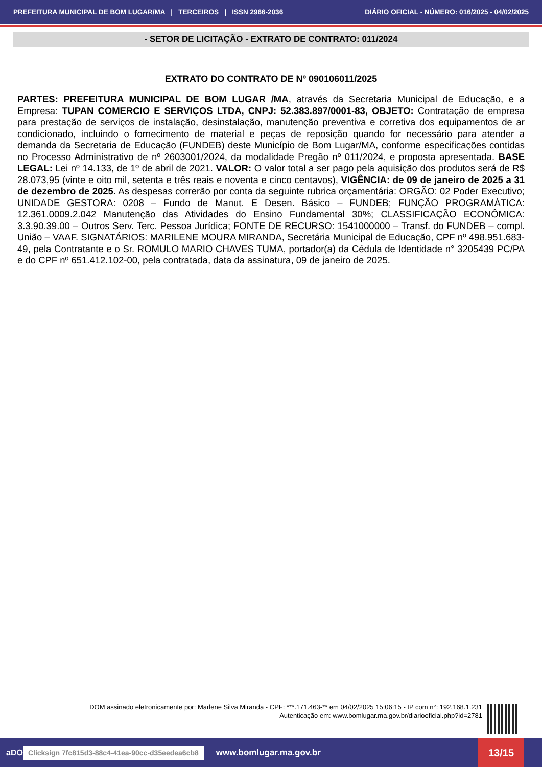PREFEITURA MUNICIPAL DE BOM LUGAR/MA | TERCEIROS | ISSN 2966-2036 DIÁRIO OFICIAL - NÚMERO: 016/2025 - 04/02/2025
- SETOR DE LICITAÇÃO - EXTRATO DE CONTRATO: 011/2024
EXTRATO DO CONTRATO DE Nº 090106011/2025
PARTES: PREFEITURA MUNICIPAL DE BOM LUGAR /MA, através da Secretaria Municipal de Educação, e a Empresa: TUPAN COMERCIO E SERVIÇOS LTDA, CNPJ: 52.383.897/0001-83, OBJETO: Contratação de empresa para prestação de serviços de instalação, desinstalação, manutenção preventiva e corretiva dos equipamentos de ar condicionado, incluindo o fornecimento de material e peças de reposição quando for necessário para atender a demanda da Secretaria de Educação (FUNDEB) deste Município de Bom Lugar/MA, conforme especificações contidas no Processo Administrativo de nº 2603001/2024, da modalidade Pregão nº 011/2024, e proposta apresentada. BASE LEGAL: Lei nº 14.133, de 1º de abril de 2021. VALOR: O valor total a ser pago pela aquisição dos produtos será de R$ 28.073,95 (vinte e oito mil, setenta e três reais e noventa e cinco centavos), VIGÊNCIA: de 09 de janeiro de 2025 a 31 de dezembro de 2025. As despesas correrão por conta da seguinte rubrica orçamentária: ORGÃO: 02 Poder Executivo; UNIDADE GESTORA: 0208 – Fundo de Manut. E Desen. Básico – FUNDEB; FUNÇÃO PROGRAMÁTICA: 12.361.0009.2.042 Manutenção das Atividades do Ensino Fundamental 30%; CLASSIFICAÇÃO ECONÔMICA: 3.3.90.39.00 – Outros Serv. Terc. Pessoa Jurídica; FONTE DE RECURSO: 1541000000 – Transf. do FUNDEB – compl. União – VAAF. SIGNATÁRIOS: MARILENE MOURA MIRANDA, Secretária Municipal de Educação, CPF nº 498.951.683-49, pela Contratante e o Sr. ROMULO MARIO CHAVES TUMA, portador(a) da Cédula de Identidade n° 3205439 PC/PA e do CPF nº 651.412.102-00, pela contratada, data da assinatura, 09 de janeiro de 2025.
DOM assinado eletronicamente por: Marlene Silva Miranda - CPF: ***.171.463-** em 04/02/2025 15:06:15 - IP com n°: 192.168.1.231
Autenticação em: www.bomlugar.ma.gov.br/diariooficial.php?id=2781
aDO Clicksign 7fc815d3-88c4-41ea-90cc-d35eedea6cb8 www.bomlugar.ma.gov.br 13/15